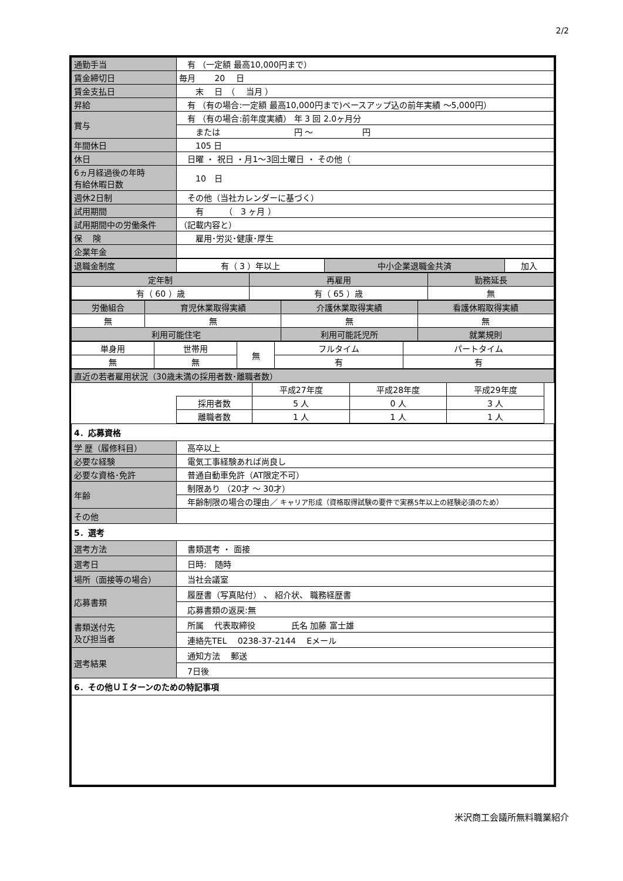2/2
| 通勤手当 | 有 （一定額 最高10,000円まで） |
| 賃金締切日 | 毎月 20 日 |
| 賃金支払日 | 末 日 （ 当月 ） |
| 昇給 | 有 （有の場合:一定額 最高10,000円まで)ベースアップ込の前年実績 ～5,000円） |
| 賞与 | 有 （有の場合:前年度実績） 年 3 回 2.0ヶ月分 |
| | または 円 ～ 円 |
| 年間休日 | 105 日 |
| 休日 | 日曜 ・ 祝日 ・月1～3回土曜日 ・ その他（ |
| 6ヵ月経過後の年時 有給休暇日数 | 10 日 |
| 週休2日制 | その他（当社カレンダーに基づく） |
| 試用期間 | 有 （ 3 ヶ月 ） |
| 試用期間中の労働条件 | （記載内容と） |
| 保 険 | 雇用･労災･健康･厚生 |
| 企業年金 | |
| 退職金制度 | 有（ 3 ）年以上 | 中小企業退職金共済 | 加入 |
| 定年制 | 再雇用 | 勤務延長 |
| --- | --- | --- |
| 有（ 60 ）歳 | 有（ 65 ）歳 | 無 |
| 労働組合 | 育児休業取得実績 | 介護休業取得実績 | 看護休暇取得実績 |
| --- | --- | --- | --- |
| 無 | 無 | 無 | 無 |
| 利用可能住宅 | | 利用可能託児所 | 就業規則 |
| 単身用 | 世帯用 | 無 | フルタイム | パートタイム |
| 無 | 無 | | 有 | 有 |
| 直近の若者雇用状況（30歳未満の採用者数･離職者数） | | | | | |
| | | 平成27年度 | 平成28年度 | 平成29年度 | |
| | 採用者数 | 5 人 | 0 人 | 3 人 | |
| | 離職者数 | 1 人 | 1 人 | 1 人 | |
| 4．応募資格 | |
| 学 歴（履修科目） | 高卒以上 |
| 必要な経験 | 電気工事経験あれば尚良し |
| 必要な資格･免許 | 普通自動車免許（AT限定不可） |
| 年齢 | 制限あり （20才 ～ 30才） |
| | 年齢制限の場合の理由／ キャリア形成（資格取得試験の要件で実務5年以上の経験必須のため） |
| その他 | |
| 5．選考 | |
| 選考方法 | 書類選考 ・ 面接 |
| 選考日 | 日時: 随時 |
| 場所（面接等の場合） | 当社会議室 |
| 応募書類 | 履歴書（写真貼付） 、 紹介状、 職務経歴書 |
| | 応募書類の返戻:無 |
| 書類送付先 及び担当者 | 所属 代表取締役 氏名 加藤 富士雄 |
| | 連絡先TEL 0238-37-2144 Eメール |
| 選考結果 | 通知方法 郵送 |
| | 7日後 |
| 6．その他ＵＩターンのための特記事項 | |
米沢商工会議所無料職業紹介